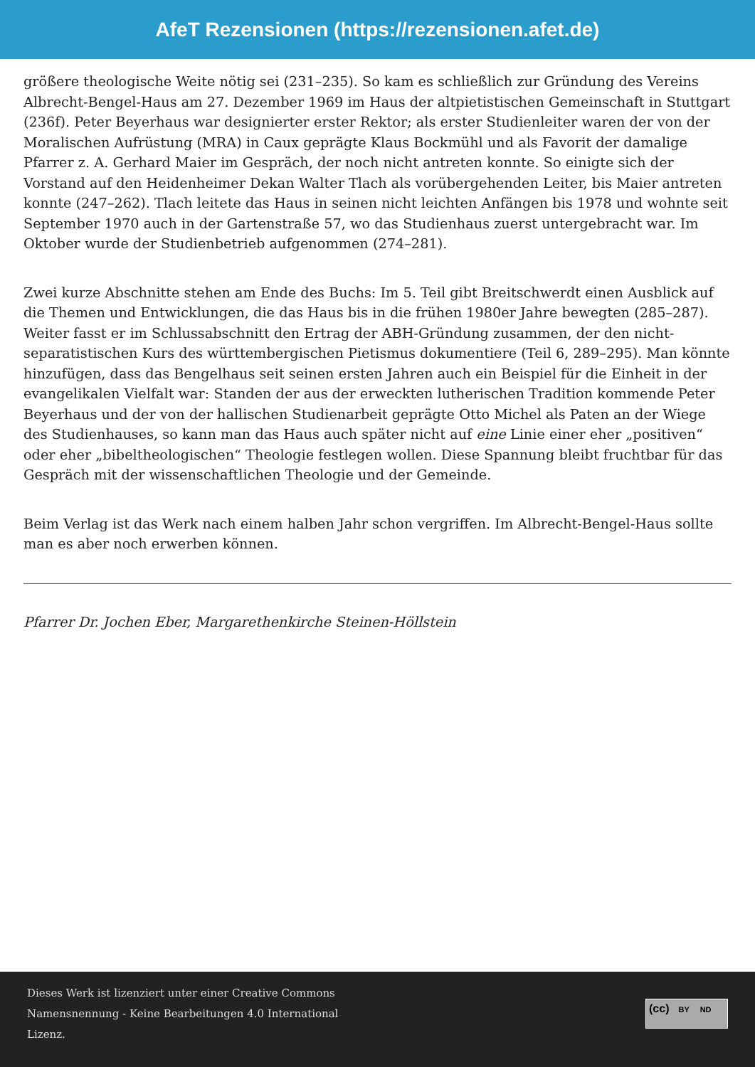AfeT Rezensionen (https://rezensionen.afet.de)
größere theologische Weite nötig sei (231–235). So kam es schließlich zur Gründung des Vereins Albrecht-Bengel-Haus am 27. Dezember 1969 im Haus der altpietistischen Gemeinschaft in Stuttgart (236f). Peter Beyerhaus war designierter erster Rektor; als erster Studienleiter waren der von der Moralischen Aufrüstung (MRA) in Caux geprägte Klaus Bockmühl und als Favorit der damalige Pfarrer z. A. Gerhard Maier im Gespräch, der noch nicht antreten konnte. So einigte sich der Vorstand auf den Heidenheimer Dekan Walter Tlach als vorübergehenden Leiter, bis Maier antreten konnte (247–262). Tlach leitete das Haus in seinen nicht leichten Anfängen bis 1978 und wohnte seit September 1970 auch in der Gartenstraße 57, wo das Studienhaus zuerst untergebracht war. Im Oktober wurde der Studienbetrieb aufgenommen (274–281).
Zwei kurze Abschnitte stehen am Ende des Buchs: Im 5. Teil gibt Breitschwerdt einen Ausblick auf die Themen und Entwicklungen, die das Haus bis in die frühen 1980er Jahre bewegten (285–287). Weiter fasst er im Schlussabschnitt den Ertrag der ABH-Gründung zusammen, der den nicht-separatistischen Kurs des württembergischen Pietismus dokumentiere (Teil 6, 289–295). Man könnte hinzufügen, dass das Bengelhaus seit seinen ersten Jahren auch ein Beispiel für die Einheit in der evangelikalen Vielfalt war: Standen der aus der erweckten lutherischen Tradition kommende Peter Beyerhaus und der von der hallischen Studienarbeit geprägte Otto Michel als Paten an der Wiege des Studienhauses, so kann man das Haus auch später nicht auf eine Linie einer eher „positiven“ oder eher „bibeltheologischen“ Theologie festlegen wollen. Diese Spannung bleibt fruchtbar für das Gespräch mit der wissenschaftlichen Theologie und der Gemeinde.
Beim Verlag ist das Werk nach einem halben Jahr schon vergriffen. Im Albrecht-Bengel-Haus sollte man es aber noch erwerben können.
Pfarrer Dr. Jochen Eber, Margarethenkirche Steinen-Höllstein
Dieses Werk ist lizenziert unter einer Creative Commons
Namensnennung - Keine Bearbeitungen 4.0 International
Lizenz.
(cc) BY ND